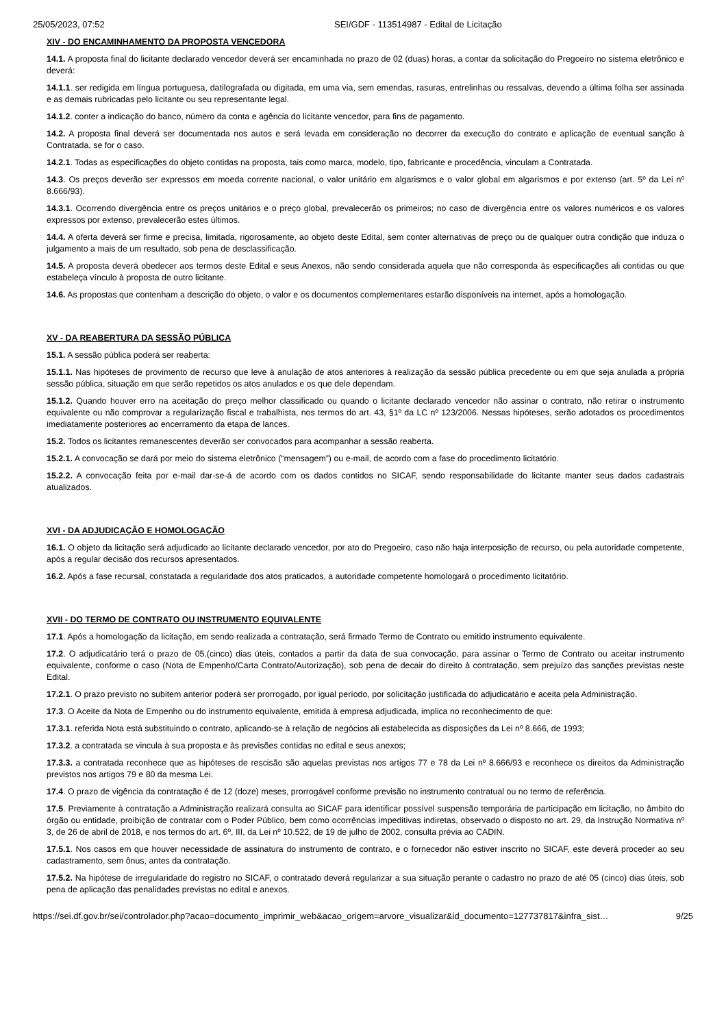25/05/2023, 07:52 SEI/GDF - 113514987 - Edital de Licitação
XIV - DO ENCAMINHAMENTO DA PROPOSTA VENCEDORA
14.1. A proposta final do licitante declarado vencedor deverá ser encaminhada no prazo de 02 (duas) horas, a contar da solicitação do Pregoeiro no sistema eletrônico e deverá:
14.1.1. ser redigida em língua portuguesa, datilografada ou digitada, em uma via, sem emendas, rasuras, entrelinhas ou ressalvas, devendo a última folha ser assinada e as demais rubricadas pelo licitante ou seu representante legal.
14.1.2. conter a indicação do banco, número da conta e agência do licitante vencedor, para fins de pagamento.
14.2. A proposta final deverá ser documentada nos autos e será levada em consideração no decorrer da execução do contrato e aplicação de eventual sanção à Contratada, se for o caso.
14.2.1. Todas as especificações do objeto contidas na proposta, tais como marca, modelo, tipo, fabricante e procedência, vinculam a Contratada.
14.3. Os preços deverão ser expressos em moeda corrente nacional, o valor unitário em algarismos e o valor global em algarismos e por extenso (art. 5º da Lei nº 8.666/93).
14.3.1. Ocorrendo divergência entre os preços unitários e o preço global, prevalecerão os primeiros; no caso de divergência entre os valores numéricos e os valores expressos por extenso, prevalecerão estes últimos.
14.4. A oferta deverá ser firme e precisa, limitada, rigorosamente, ao objeto deste Edital, sem conter alternativas de preço ou de qualquer outra condição que induza o julgamento a mais de um resultado, sob pena de desclassificação.
14.5. A proposta deverá obedecer aos termos deste Edital e seus Anexos, não sendo considerada aquela que não corresponda às especificações ali contidas ou que estabeleça vínculo à proposta de outro licitante.
14.6. As propostas que contenham a descrição do objeto, o valor e os documentos complementares estarão disponíveis na internet, após a homologação.
XV - DA REABERTURA DA SESSÃO PÚBLICA
15.1. A sessão pública poderá ser reaberta:
15.1.1. Nas hipóteses de provimento de recurso que leve à anulação de atos anteriores à realização da sessão pública precedente ou em que seja anulada a própria sessão pública, situação em que serão repetidos os atos anulados e os que dele dependam.
15.1.2. Quando houver erro na aceitação do preço melhor classificado ou quando o licitante declarado vencedor não assinar o contrato, não retirar o instrumento equivalente ou não comprovar a regularização fiscal e trabalhista, nos termos do art. 43, §1º da LC nº 123/2006. Nessas hipóteses, serão adotados os procedimentos imediatamente posteriores ao encerramento da etapa de lances.
15.2. Todos os licitantes remanescentes deverão ser convocados para acompanhar a sessão reaberta.
15.2.1. A convocação se dará por meio do sistema eletrônico (“mensagem”) ou e-mail, de acordo com a fase do procedimento licitatório.
15.2.2. A convocação feita por e-mail dar-se-á de acordo com os dados contidos no SICAF, sendo responsabilidade do licitante manter seus dados cadastrais atualizados.
XVI - DA ADJUDICAÇÃO E HOMOLOGAÇÃO
16.1. O objeto da licitação será adjudicado ao licitante declarado vencedor, por ato do Pregoeiro, caso não haja interposição de recurso, ou pela autoridade competente, após a regular decisão dos recursos apresentados.
16.2. Após a fase recursal, constatada a regularidade dos atos praticados, a autoridade competente homologará o procedimento licitatório.
XVII - DO TERMO DE CONTRATO OU INSTRUMENTO EQUIVALENTE
17.1. Após a homologação da licitação, em sendo realizada a contratação, será firmado Termo de Contrato ou emitido instrumento equivalente.
17.2. O adjudicatário terá o prazo de 05.(cinco) dias úteis, contados a partir da data de sua convocação, para assinar o Termo de Contrato ou aceitar instrumento equivalente, conforme o caso (Nota de Empenho/Carta Contrato/Autorização), sob pena de decair do direito à contratação, sem prejuízo das sanções previstas neste Edital.
17.2.1. O prazo previsto no subitem anterior poderá ser prorrogado, por igual período, por solicitação justificada do adjudicatário e aceita pela Administração.
17.3. O Aceite da Nota de Empenho ou do instrumento equivalente, emitida à empresa adjudicada, implica no reconhecimento de que:
17.3.1. referida Nota está substituindo o contrato, aplicando-se à relação de negócios ali estabelecida as disposições da Lei nº 8.666, de 1993;
17.3.2. a contratada se vincula à sua proposta e às previsões contidas no edital e seus anexos;
17.3.3. a contratada reconhece que as hipóteses de rescisão são aquelas previstas nos artigos 77 e 78 da Lei nº 8.666/93 e reconhece os direitos da Administração previstos nos artigos 79 e 80 da mesma Lei.
17.4. O prazo de vigência da contratação é de 12 (doze) meses, prorrogável conforme previsão no instrumento contratual ou no termo de referência.
17.5. Previamente à contratação a Administração realizará consulta ao SICAF para identificar possível suspensão temporária de participação em licitação, no âmbito do órgão ou entidade, proibição de contratar com o Poder Público, bem como ocorrências impeditivas indiretas, observado o disposto no art. 29, da Instrução Normativa nº 3, de 26 de abril de 2018, e nos termos do art. 6º, III, da Lei nº 10.522, de 19 de julho de 2002, consulta prévia ao CADIN.
17.5.1. Nos casos em que houver necessidade de assinatura do instrumento de contrato, e o fornecedor não estiver inscrito no SICAF, este deverá proceder ao seu cadastramento, sem ônus, antes da contratação.
17.5.2. Na hipótese de irregularidade do registro no SICAF, o contratado deverá regularizar a sua situação perante o cadastro no prazo de até 05 (cinco) dias úteis, sob pena de aplicação das penalidades previstas no edital e anexos.
https://sei.df.gov.br/sei/controlador.php?acao=documento_imprimir_web&acao_origem=arvore_visualizar&id_documento=127737817&infra_sist… 9/25